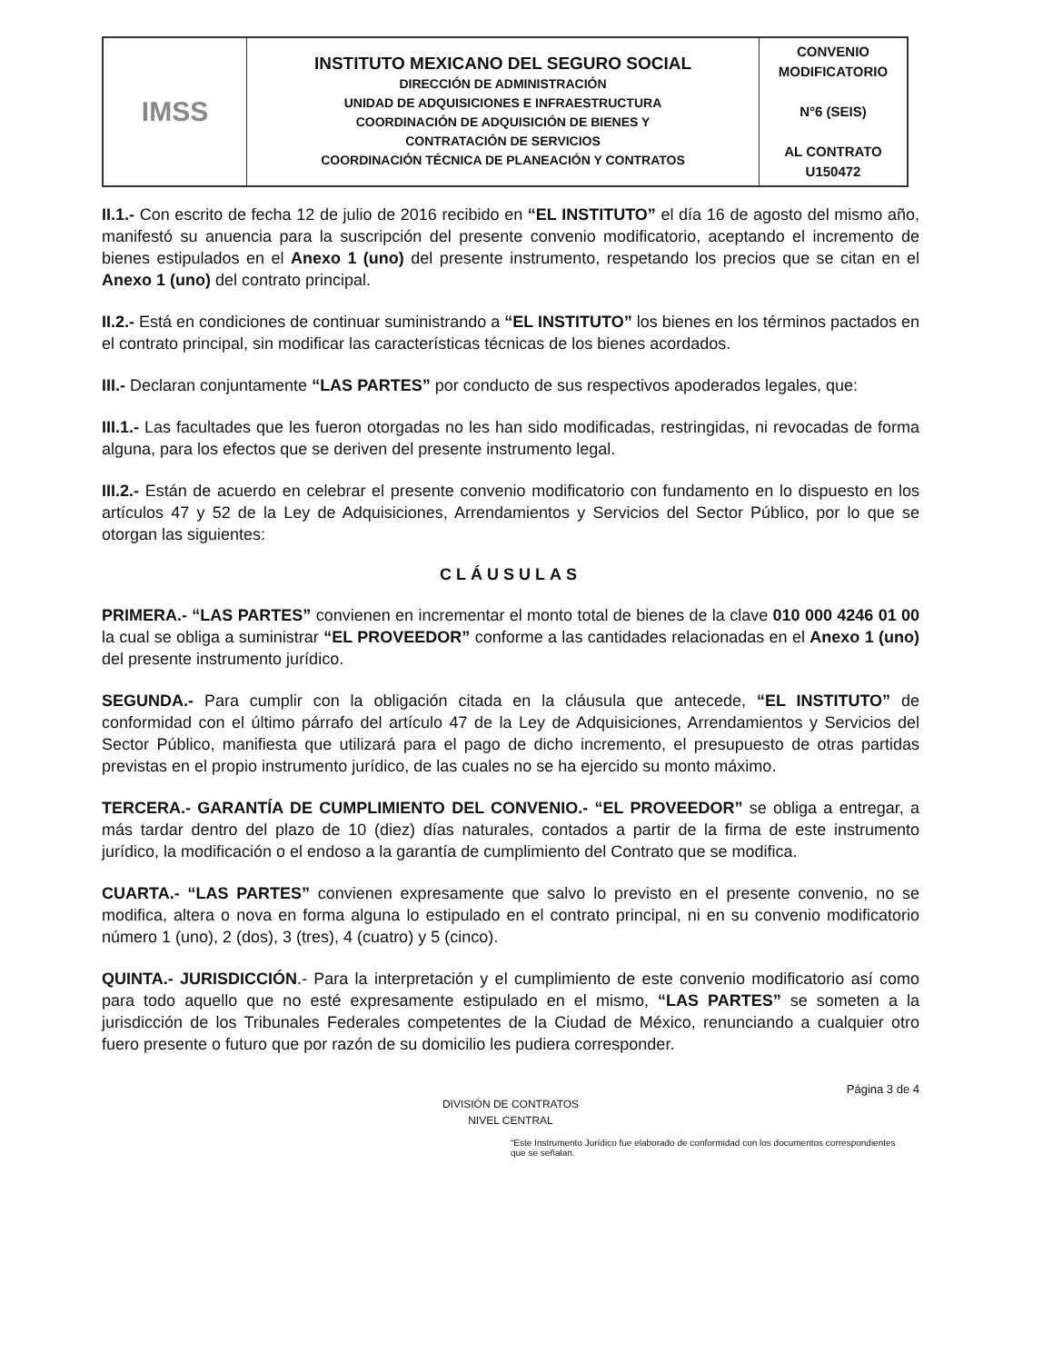| IMSS | INSTITUTO MEXICANO DEL SEGURO SOCIAL DIRECCIÓN DE ADMINISTRACIÓN UNIDAD DE ADQUISICIONES E INFRAESTRUCTURA COORDINACIÓN DE ADQUISICIÓN DE BIENES Y CONTRATACIÓN DE SERVICIOS COORDINACIÓN TÉCNICA DE PLANEACIÓN Y CONTRATOS | CONVENIO MODIFICATORIO N°6 (SEIS) AL CONTRATO U150472 |
II.1.- Con escrito de fecha 12 de julio de 2016 recibido en “EL INSTITUTO” el día 16 de agosto del mismo año, manifestó su anuencia para la suscripción del presente convenio modificatorio, aceptando el incremento de bienes estipulados en el Anexo 1 (uno) del presente instrumento, respetando los precios que se citan en el Anexo 1 (uno) del contrato principal.
II.2.- Está en condiciones de continuar suministrando a “EL INSTITUTO” los bienes en los términos pactados en el contrato principal, sin modificar las características técnicas de los bienes acordados.
III.- Declaran conjuntamente “LAS PARTES” por conducto de sus respectivos apoderados legales, que:
III.1.- Las facultades que les fueron otorgadas no les han sido modificadas, restringidas, ni revocadas de forma alguna, para los efectos que se deriven del presente instrumento legal.
III.2.- Están de acuerdo en celebrar el presente convenio modificatorio con fundamento en lo dispuesto en los artículos 47 y 52 de la Ley de Adquisiciones, Arrendamientos y Servicios del Sector Público, por lo que se otorgan las siguientes:
CLÁUSULAS
PRIMERA.- “LAS PARTES” convienen en incrementar el monto total de bienes de la clave 010 000 4246 01 00 la cual se obliga a suministrar “EL PROVEEDOR” conforme a las cantidades relacionadas en el Anexo 1 (uno) del presente instrumento jurídico.
SEGUNDA.- Para cumplir con la obligación citada en la cláusula que antecede, “EL INSTITUTO” de conformidad con el último párrafo del artículo 47 de la Ley de Adquisiciones, Arrendamientos y Servicios del Sector Público, manifiesta que utilizará para el pago de dicho incremento, el presupuesto de otras partidas previstas en el propio instrumento jurídico, de las cuales no se ha ejercido su monto máximo.
TERCERA.- GARANTÍA DE CUMPLIMIENTO DEL CONVENIO.- “EL PROVEEDOR” se obliga a entregar, a más tardar dentro del plazo de 10 (diez) días naturales, contados a partir de la firma de este instrumento jurídico, la modificación o el endoso a la garantía de cumplimiento del Contrato que se modifica.
CUARTA.- “LAS PARTES” convienen expresamente que salvo lo previsto en el presente convenio, no se modifica, altera o nova en forma alguna lo estipulado en el contrato principal, ni en su convenio modificatorio número 1 (uno), 2 (dos), 3 (tres), 4 (cuatro) y 5 (cinco).
QUINTA.- JURISDICCIÓN.- Para la interpretación y el cumplimiento de este convenio modificatorio así como para todo aquello que no esté expresamente estipulado en el mismo, “LAS PARTES” se someten a la jurisdicción de los Tribunales Federales competentes de la Ciudad de México, renunciando a cualquier otro fuero presente o futuro que por razón de su domicilio les pudiera corresponder.
Página 3 de 4
DIVISIÓN DE CONTRATOS
NIVEL CENTRAL
“Este Instrumento Jurídico fue elaborado de conformidad con los documentos correspondientes que se señalan.